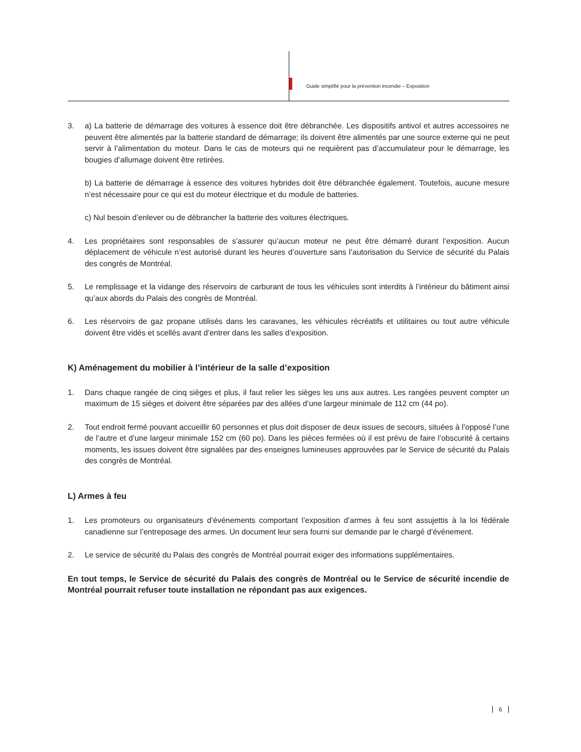Guide simplifié pour la prévention incendie – Exposition
3. a) La batterie de démarrage des voitures à essence doit être débranchée. Les dispositifs antivol et autres accessoires ne peuvent être alimentés par la batterie standard de démarrage; ils doivent être alimentés par une source externe qui ne peut servir à l’alimentation du moteur. Dans le cas de moteurs qui ne requièrent pas d’accumulateur pour le démarrage, les bougies d’allumage doivent être retirées.
b) La batterie de démarrage à essence des voitures hybrides doit être débranchée également. Toutefois, aucune mesure n’est nécessaire pour ce qui est du moteur électrique et du module de batteries.
c) Nul besoin d’enlever ou de débrancher la batterie des voitures électriques.
4. Les propriétaires sont responsables de s’assurer qu’aucun moteur ne peut être démarré durant l’exposition. Aucun déplacement de véhicule n’est autorisé durant les heures d’ouverture sans l’autorisation du Service de sécurité du Palais des congrès de Montréal.
5. Le remplissage et la vidange des réservoirs de carburant de tous les véhicules sont interdits à l’intérieur du bâtiment ainsi qu’aux abords du Palais des congrès de Montréal.
6. Les réservoirs de gaz propane utilisés dans les caravanes, les véhicules récréatifs et utilitaires ou tout autre véhicule doivent être vidés et scellés avant d’entrer dans les salles d’exposition.
K) Aménagement du mobilier à l’intérieur de la salle d’exposition
1. Dans chaque rangée de cinq sièges et plus, il faut relier les sièges les uns aux autres. Les rangées peuvent compter un maximum de 15 sièges et doivent être séparées par des allées d’une largeur minimale de 112 cm (44 po).
2. Tout endroit fermé pouvant accueillir 60 personnes et plus doit disposer de deux issues de secours, situées à l’opposé l’une de l’autre et d’une largeur minimale 152 cm (60 po). Dans les pièces fermées où il est prévu de faire l’obscurité à certains moments, les issues doivent être signalées par des enseignes lumineuses approuvées par le Service de sécurité du Palais des congrès de Montréal.
L) Armes à feu
1. Les promoteurs ou organisateurs d’événements comportant l’exposition d’armes à feu sont assujettis à la loi fédérale canadienne sur l’entreposage des armes. Un document leur sera fourni sur demande par le chargé d’événement.
2. Le service de sécurité du Palais des congrès de Montréal pourrait exiger des informations supplémentaires.
En tout temps, le Service de sécurité du Palais des congrès de Montréal ou le Service de sécurité incendie de Montréal pourrait refuser toute installation ne répondant pas aux exigences.
6